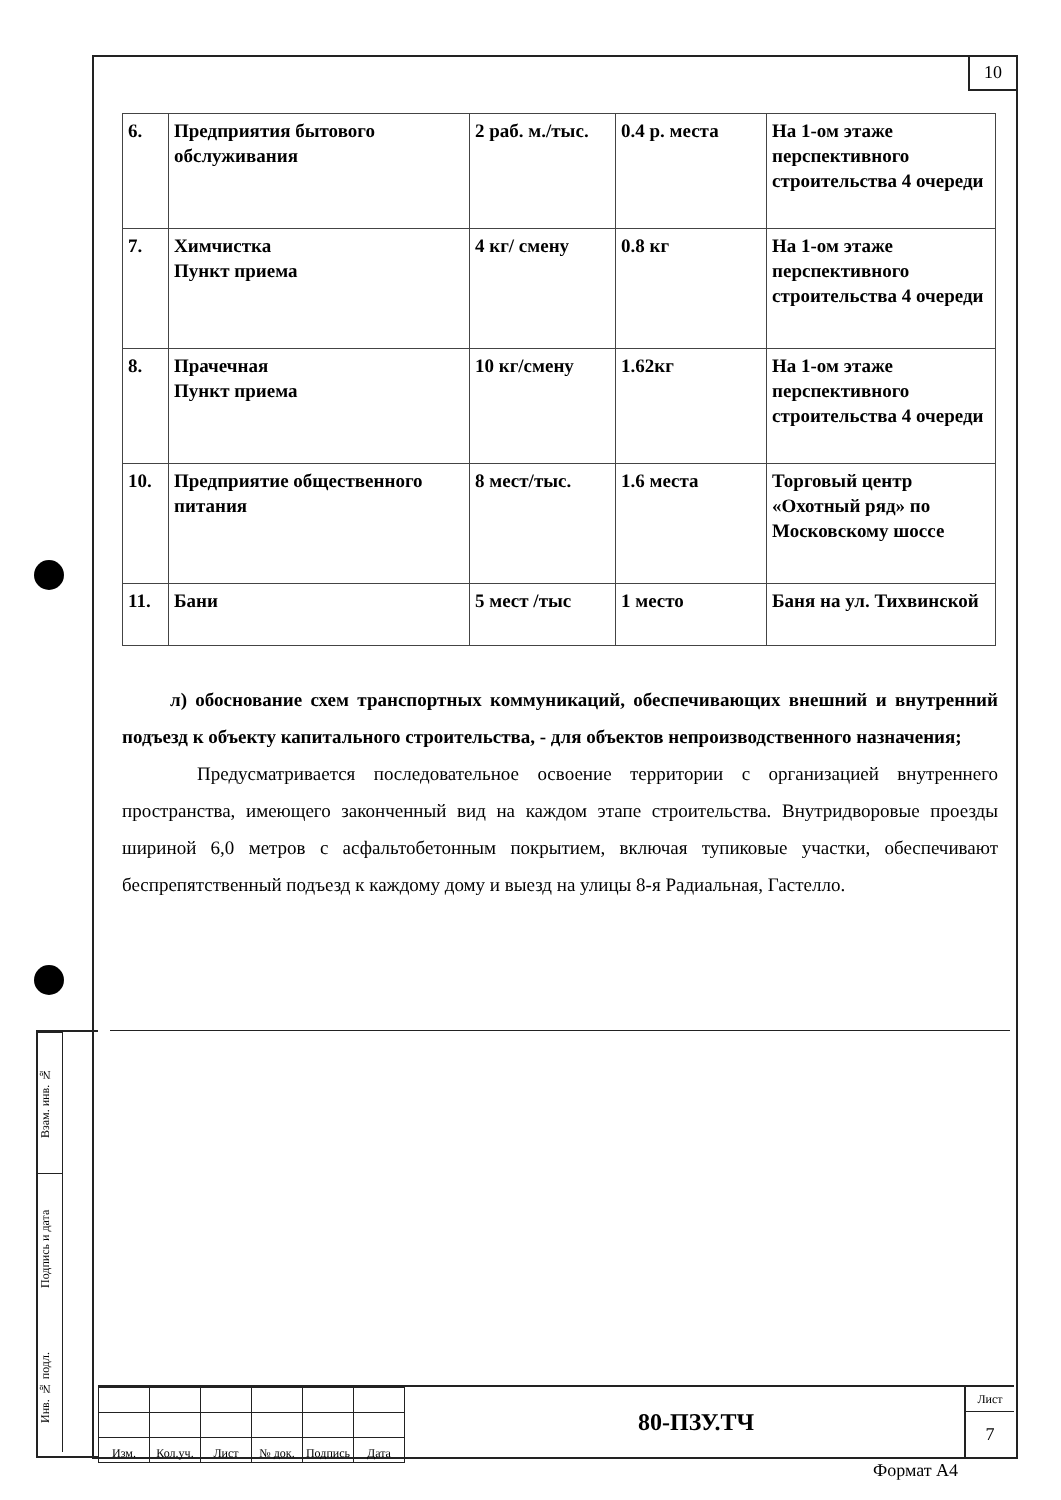10
| 6. | Предприятия бытового обслуживания | 2 раб. м./тыс. | 0.4 р. места | На 1-ом этаже перспективного строительства 4 очереди |
| 7. | Химчистка Пункт приема | 4 кг/ смену | 0.8 кг | На 1-ом этаже перспективного строительства 4 очереди |
| 8. | Прачечная Пункт приема | 10 кг/смену | 1.62кг | На 1-ом этаже перспективного строительства 4 очереди |
| 10. | Предприятие общественного питания | 8 мест/тыс. | 1.6 места | Торговый центр «Охотный ряд» по Московскому шоссе |
| 11. | Бани | 5 мест /тыс | 1 место | Баня на ул. Тихвинской |
л) обоснование схем транспортных коммуникаций, обеспечивающих внешний и внутренний подъезд к объекту капитального строительства, - для объектов непроизводственного назначения;
Предусматривается последовательное освоение территории с организацией внутреннего пространства, имеющего законченный вид на каждом этапе строительства. Внутридворовые проезды шириной 6,0 метров с асфальтобетонным покрытием, включая тупиковые участки, обеспечивают беспрепятственный подъезд к каждому дому и выезд на улицы 8-я Радиальная, Гастелло.
Взам. инв. №
Подпись и дата
Инв. № подл.
| Изм. | Кол.уч. | Лист | № док. | Подпись | Дата |
80-ПЗУ.ТЧ
Лист
7
Формат А4